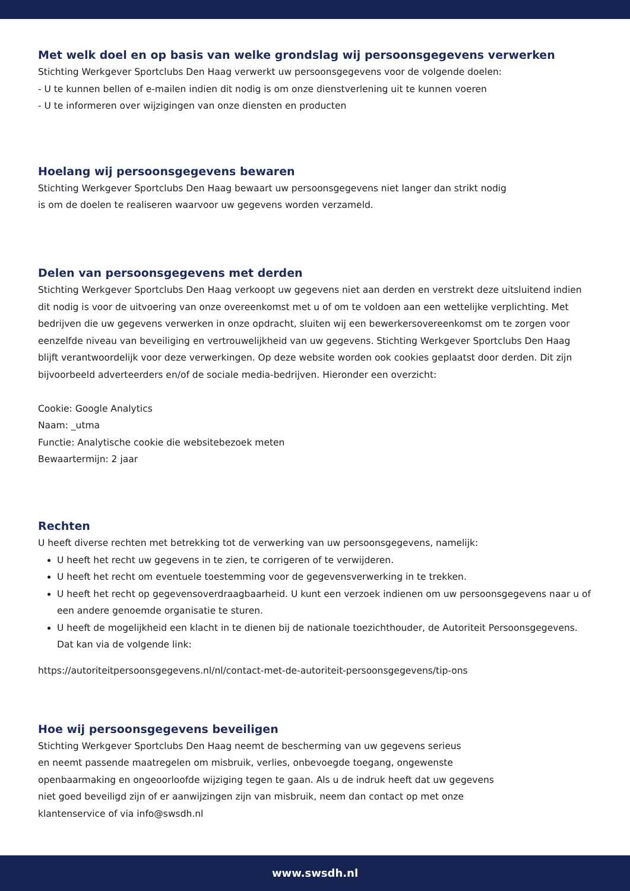Met welk doel en op basis van welke grondslag wij persoonsgegevens verwerken
Stichting Werkgever Sportclubs Den Haag verwerkt uw persoonsgegevens voor de volgende doelen:
- U te kunnen bellen of e-mailen indien dit nodig is om onze dienstverlening uit te kunnen voeren
- U te informeren over wijzigingen van onze diensten en producten
Hoelang wij persoonsgegevens bewaren
Stichting Werkgever Sportclubs Den Haag bewaart uw persoonsgegevens niet langer dan strikt nodig
is om de doelen te realiseren waarvoor uw gegevens worden verzameld.
Delen van persoonsgegevens met derden
Stichting Werkgever Sportclubs Den Haag verkoopt uw gegevens niet aan derden en verstrekt deze uitsluitend indien dit nodig is voor de uitvoering van onze overeenkomst met u of om te voldoen aan een wettelijke verplichting. Met bedrijven die uw gegevens verwerken in onze opdracht, sluiten wij een bewerkersovereenkomst om te zorgen voor eenzelfde niveau van beveiliging en vertrouwelijkheid van uw gegevens. Stichting Werkgever Sportclubs Den Haag blijft verantwoordelijk voor deze verwerkingen. Op deze website worden ook cookies geplaatst door derden. Dit zijn bijvoorbeeld adverteerders en/of de sociale media-bedrijven. Hieronder een overzicht:
Cookie: Google Analytics
Naam: _utma
Functie: Analytische cookie die websitebezoek meten
Bewaartermijn: 2 jaar
Rechten
U heeft diverse rechten met betrekking tot de verwerking van uw persoonsgegevens, namelijk:
U heeft het recht uw gegevens in te zien, te corrigeren of te verwijderen.
U heeft het recht om eventuele toestemming voor de gegevensverwerking in te trekken.
U heeft het recht op gegevensoverdraagbaarheid. U kunt een verzoek indienen om uw persoonsgegevens naar u of een andere genoemde organisatie te sturen.
U heeft de mogelijkheid een klacht in te dienen bij de nationale toezichthouder, de Autoriteit Persoonsgegevens. Dat kan via de volgende link:
https://autoriteitpersoonsgegevens.nl/nl/contact-met-de-autoriteit-persoonsgegevens/tip-ons
Hoe wij persoonsgegevens beveiligen
Stichting Werkgever Sportclubs Den Haag neemt de bescherming van uw gegevens serieus
en neemt passende maatregelen om misbruik, verlies, onbevoegde toegang, ongewenste
openbaarmaking en ongeoorloofde wijziging tegen te gaan. Als u de indruk heeft dat uw gegevens
niet goed beveiligd zijn of er aanwijzingen zijn van misbruik, neem dan contact op met onze
klantenservice of via info@swsdh.nl
www.swsdh.nl